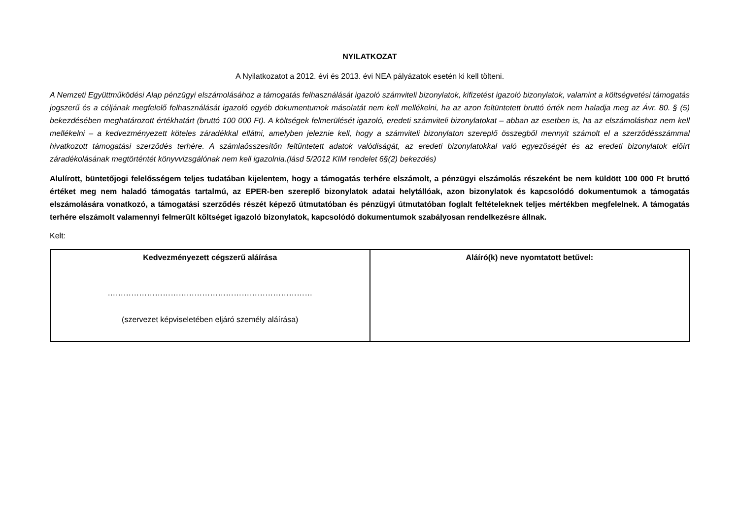NYILATKOZAT
A Nyilatkozatot a 2012. évi és 2013. évi NEA pályázatok esetén ki kell tölteni.
A Nemzeti Együttműködési Alap pénzügyi elszámolásához a támogatás felhasználását igazoló számviteli bizonylatok, kifizetést igazoló bizonylatok, valamint a költségvetési támogatás jogszerű és a céljának megfelelő felhasználását igazoló egyéb dokumentumok másolatát nem kell mellékelni, ha az azon feltüntetett bruttó érték nem haladja meg az Ávr. 80. § (5) bekezdésében meghatározott értékhatárt (bruttó 100 000 Ft). A költségek felmerülését igazoló, eredeti számviteli bizonylatokat – abban az esetben is, ha az elszámoláshoz nem kell mellékelni – a kedvezményezett köteles záradékkal ellátni, amelyben jeleznie kell, hogy a számviteli bizonylaton szereplő összegből mennyit számolt el a szerződésszámmal hivatkozott támogatási szerződés terhére. A számlaösszesítőn feltüntetett adatok valódiságát, az eredeti bizonylatokkal való egyezőségét és az eredeti bizonylatok előírt záradékolásának megtörténtét könyvvizsgálónak nem kell igazolnia.(lásd 5/2012 KIM rendelet 6§(2) bekezdés)
Alulírott, büntetőjogi felelősségem teljes tudatában kijelentem, hogy a támogatás terhére elszámolt, a pénzügyi elszámolás részeként be nem küldött 100 000 Ft bruttó értéket meg nem haladó támogatás tartalmú, az EPER-ben szereplő bizonylatok adatai helytállóak, azon bizonylatok és kapcsolódó dokumentumok a támogatás elszámolására vonatkozó, a támogatási szerződés részét képező útmutatóban és pénzügyi útmutatóban foglalt feltételeknek teljes mértékben megfelelnek. A támogatás terhére elszámolt valamennyi felmerült költséget igazoló bizonylatok, kapcsolódó dokumentumok szabályosan rendelkezésre állnak.
Kelt:
| Kedvezményezett cégszerű aláírása …………………………………………………………………… (szervezet képviseletében eljáró személy aláírása) | Aláíró(k) neve nyomtatott betűvel: |